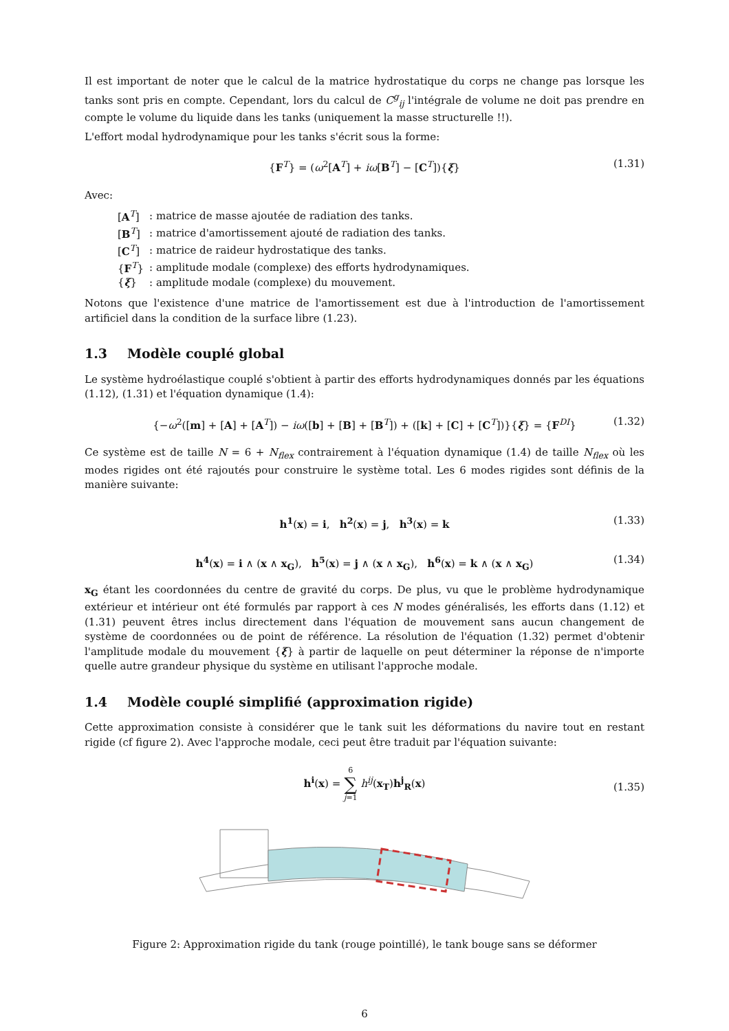Il est important de noter que le calcul de la matrice hydrostatique du corps ne change pas lorsque les tanks sont pris en compte. Cependant, lors du calcul de C<sup>g</sup><sub>ij</sub> l'intégrale de volume ne doit pas prendre en compte le volume du liquide dans les tanks (uniquement la masse structurelle !!).
L'effort modal hydrodynamique pour les tanks s'écrit sous la forme:
{F<sup>T</sup>} = (ω<sup>2</sup>[A<sup>T</sup>] + iω[B<sup>T</sup>] − [C<sup>T</sup>]){ξ} (1.31)
Avec:
| [ A<sup>T</sup>] | : matrice de masse ajoutée de radiation des tanks. |
| [ B<sup>T</sup>] | : matrice d'amortissement ajouté de radiation des tanks. |
| [ C<sup>T</sup>] | : matrice de raideur hydrostatique des tanks. |
| { F<sup>T</sup>} | : amplitude modale (complexe) des efforts hydrodynamiques. |
| { ξ } | : amplitude modale (complexe) du mouvement. |
Notons que l'existence d'une matrice de l'amortissement est due à l'introduction de l'amortissement artificiel dans la condition de la surface libre (1.23).
1.3 Modèle couplé global
Le système hydroélastique couplé s'obtient à partir des efforts hydrodynamiques donnés par les équations (1.12), (1.31) et l'équation dynamique (1.4):
{−ω<sup>2</sup>([m] + [A] + [A<sup>T</sup>]) − iω([b] + [B] + [B<sup>T</sup>]) + ([k] + [C] + [C<sup>T</sup>])}{ξ} = {F<sup>DI</sup>} (1.32)
Ce système est de taille N = 6 + N<sub>flex</sub> contrairement à l'équation dynamique (1.4) de taille N<sub>flex</sub> où les modes rigides ont été rajoutés pour construire le système total. Les 6 modes rigides sont définis de la manière suivante:
h<sup>1</sup>(x) = i, h<sup>2</sup>(x) = j, h<sup>3</sup>(x) = k (1.33)
h<sup>4</sup>(x) = i ∧ (x ∧ x<sub>G</sub>), h<sup>5</sup>(x) = j ∧ (x ∧ x<sub>G</sub>), h<sup>6</sup>(x) = k ∧ (x ∧ x<sub>G</sub>) (1.34)
x<sub>G</sub> étant les coordonnées du centre de gravité du corps. De plus, vu que le problème hydrodynamique extérieur et intérieur ont été formulés par rapport à ces N modes généralisés, les efforts dans (1.12) et (1.31) peuvent êtres inclus directement dans l'équation de mouvement sans aucun changement de système de coordonnées ou de point de référence. La résolution de l'équation (1.32) permet d'obtenir l'amplitude modale du mouvement {ξ} à partir de laquelle on peut déterminer la réponse de n'importe quelle autre grandeur physique du système en utilisant l'approche modale.
1.4 Modèle couplé simplifié (approximation rigide)
Cette approximation consiste à considérer que le tank suit les déformations du navire tout en restant rigide (cf figure 2). Avec l'approche modale, ceci peut être traduit par l'équation suivante:
h<sup>i</sup>(x) = 6
∑
j=1 h<sup>ij</sup>(x<sub>T</sub>)h<sup>j</sup><sub>R</sub>(x)
(1.35)
Figure 2: Approximation rigide du tank (rouge pointillé), le tank bouge sans se déformer
6